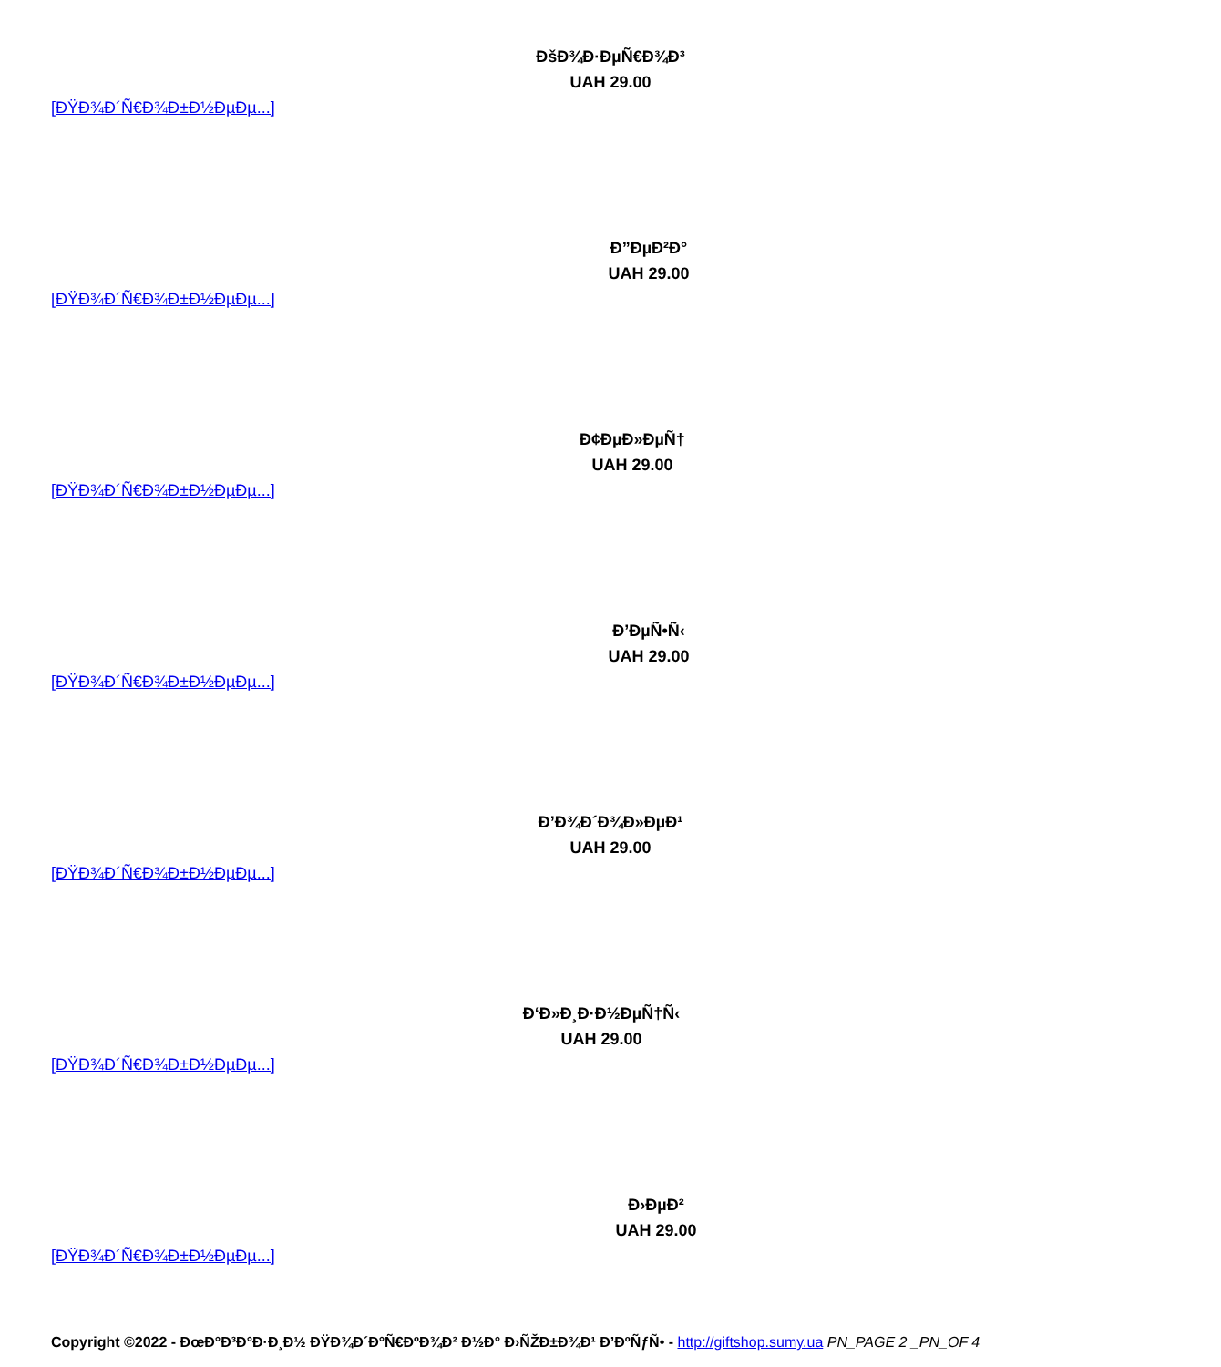ĐšĐ¾Đ·ĐµÑ€Đ¾Đ³
UAH 29.00
[ĐŸĐ¾Đ´Ñ€Đ¾Đ±Đ½ĐµĐµ...]
Đ”ĐµĐ²Đ°
UAH 29.00
[ĐŸĐ¾Đ´Ñ€Đ¾Đ±Đ½ĐµĐµ...]
Đ¢ĐµĐ»ĐµÑ†
UAH 29.00
[ĐŸĐ¾Đ´Ñ€Đ¾Đ±Đ½ĐµĐµ...]
Đ’ĐµÑ•Ñ‹
UAH 29.00
[ĐŸĐ¾Đ´Ñ€Đ¾Đ±Đ½ĐµĐµ...]
Đ’Đ¾Đ´Đ¾Đ»ĐµĐ¹
UAH 29.00
[ĐŸĐ¾Đ´Ñ€Đ¾Đ±Đ½ĐµĐµ...]
Đ‘Đ»Đ¸Đ·Đ½ĐµÑ†Ñ‹
UAH 29.00
[ĐŸĐ¾Đ´Ñ€Đ¾Đ±Đ½ĐµĐµ...]
Đ›ĐµĐ²
UAH 29.00
[ĐŸĐ¾Đ´Ñ€Đ¾Đ±Đ½ĐµĐµ...]
Copyright ©2022 - ĐœĐ°Đ³Đ°Đ·Đ¸Đ½ ĐŸĐ¾Đ´Đ°Ñ€ĐºĐ¾Đ² Đ½Đ° Đ›ÑŽĐ±Đ¾Đ¹ Đ’ĐºÑƒÑ• - http://giftshop.sumy.ua PN_PAGE 2 _PN_OF 4